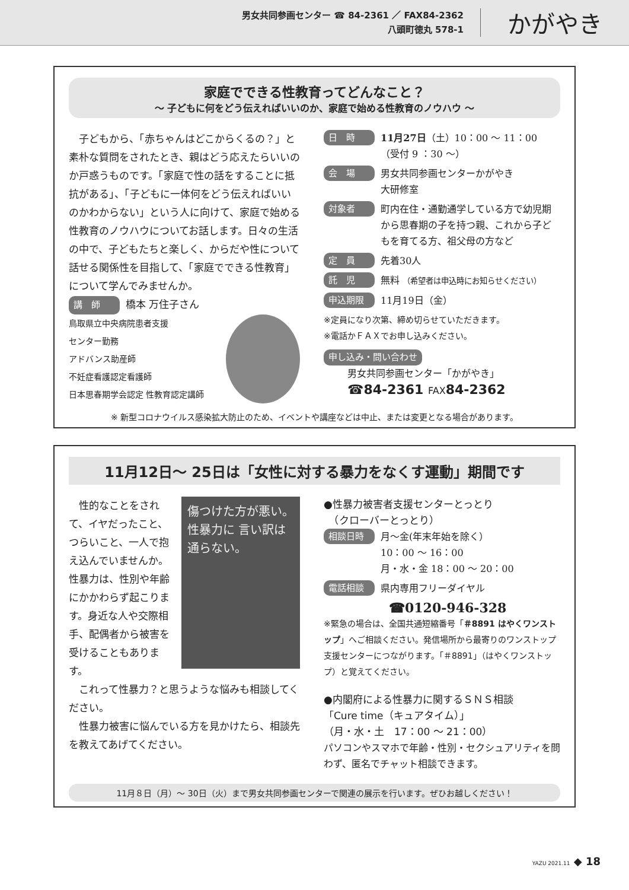男女共同参画センター ☎ 84-2361 ／ FAX84-2362
八頭町徳丸 578-1
かがやき
家庭でできる性教育ってどんなこと？
～ 子どもに何をどう伝えればいいのか、家庭で始める性教育のノウハウ ～
子どもから、「赤ちゃんはどこからくるの？」と素朴な質問をされたとき、親はどう応えたらいいのか戸惑うものです。「家庭で性の話をすることに抵抗がある」、「子どもに一体何をどう伝えればいいのかわからない」という人に向けて、家庭で始める性教育のノウハウについてお話します。日々の生活の中で、子どもたちと楽しく、からだや性について話せる関係性を目指して、「家庭でできる性教育」について学んでみませんか。
講　師 橋本 万住子さん
鳥取県立中央病院患者支援
センター勤務
アドバンス助産師
不妊症看護認定看護師
日本思春期学会認定 性教育認定講師
日　時
11月27日（土）10：00 ～ 11：00
（受付 9 ：30 ～）
会　場
男女共同参画センターかがやき
大研修室
対象者
町内在住・通勤通学している方で幼児期から思春期の子を持つ親、これから子どもを育てる方、祖父母の方など
定　員
先着30人
託　児
無料 （希望者は申込時にお知らせください）
申込期限
11月19日（金）
※定員になり次第、締め切らせていただきます。
※電話かＦＡＸでお申し込みください。
申し込み・問い合わせ
男女共同参画センター「かがやき」
☎84-2361 FAX84-2362
※ 新型コロナウイルス感染拡大防止のため、イベントや講座などは中止、または変更となる場合があります。
11月12日～ 25日は「女性に対する暴力をなくす運動」期間です
傷つけた方が悪い。性暴力に 言い訳は通らない。
性的なことをされて、イヤだったこと、つらいこと、一人で抱え込んでいませんか。性暴力は、性別や年齢にかかわらず起こります。身近な人や交際相手、配偶者から被害を受けることもあります。
これって性暴力？と思うような悩みも相談してください。
性暴力被害に悩んでいる方を見かけたら、相談先を教えてあげてください。
●性暴力被害者支援センターとっとり
　（クローバーとっとり）
相談日時
月～金(年末年始を除く）
10：00 ～ 16：00
月・水・金 18：00 ～ 20：00
電話相談
県内専用フリーダイヤル
☎0120-946-328
※緊急の場合は、全国共通短縮番号「＃8891 はやくワンストップ」へご相談ください。発信場所から最寄りのワンストップ支援センターにつながります。「＃8891」（はやくワンストップ）と覚えてください。
●内閣府による性暴力に関するＳＮＳ相談
「Cure time（キュアタイム）」
（月・水・土　17：00 ～ 21：00）
パソコンやスマホで年齢・性別・セクシュアリティを問わず、匿名でチャット相談できます。
11月８日（月）～ 30日（火）まで男女共同参画センターで関連の展示を行います。ぜひお越しください！
YAZU 2021.11 ◆ 18